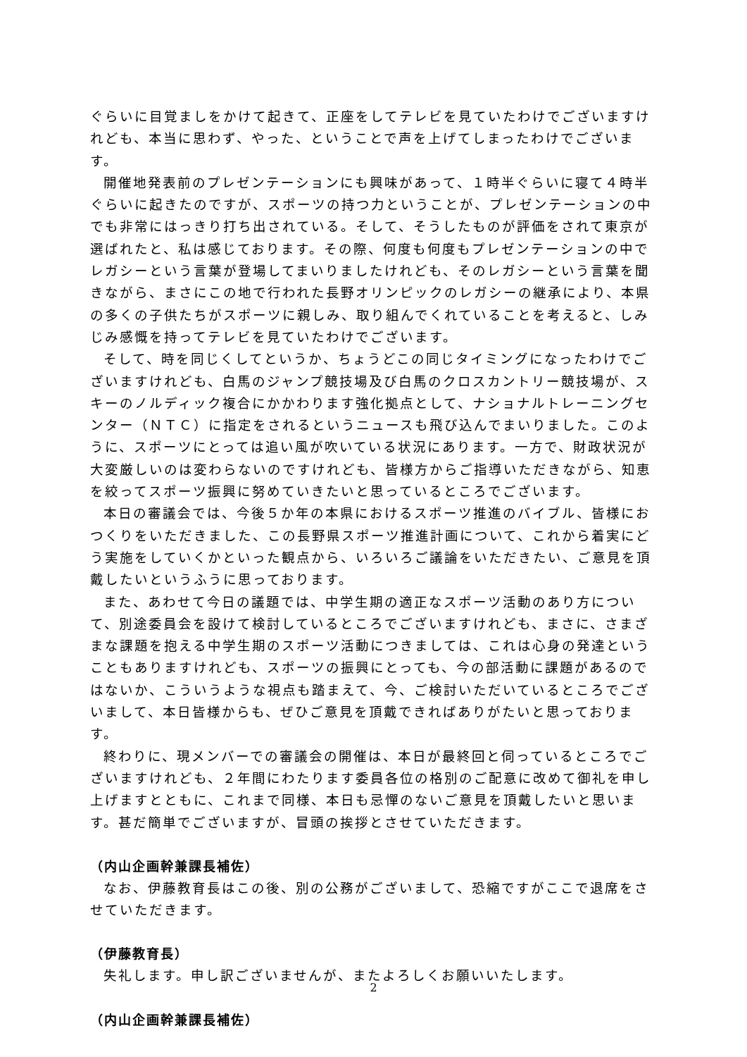ぐらいに目覚ましをかけて起きて、正座をしてテレビを見ていたわけでございますけれども、本当に思わず、やった、ということで声を上げてしまったわけでございます。
開催地発表前のプレゼンテーションにも興味があって、１時半ぐらいに寝て４時半ぐらいに起きたのですが、スポーツの持つ力ということが、プレゼンテーションの中でも非常にはっきり打ち出されている。そして、そうしたものが評価をされて東京が選ばれたと、私は感じております。その際、何度も何度もプレゼンテーションの中でレガシーという言葉が登場してまいりましたけれども、そのレガシーという言葉を聞きながら、まさにこの地で行われた長野オリンピックのレガシーの継承により、本県の多くの子供たちがスポーツに親しみ、取り組んでくれていることを考えると、しみじみ感慨を持ってテレビを見ていたわけでございます。
そして、時を同じくしてというか、ちょうどこの同じタイミングになったわけでございますけれども、白馬のジャンプ競技場及び白馬のクロスカントリー競技場が、スキーのノルディック複合にかかわります強化拠点として、ナショナルトレーニングセンター（ＮＴＣ）に指定をされるというニュースも飛び込んでまいりました。このように、スポーツにとっては追い風が吹いている状況にあります。一方で、財政状況が大変厳しいのは変わらないのですけれども、皆様方からご指導いただきながら、知恵を絞ってスポーツ振興に努めていきたいと思っているところでございます。
本日の審議会では、今後５か年の本県におけるスポーツ推進のバイブル、皆様におつくりをいただきました、この長野県スポーツ推進計画について、これから着実にどう実施をしていくかといった観点から、いろいろご議論をいただきたい、ご意見を頂戴したいというふうに思っております。
また、あわせて今日の議題では、中学生期の適正なスポーツ活動のあり方について、別途委員会を設けて検討しているところでございますけれども、まさに、さまざまな課題を抱える中学生期のスポーツ活動につきましては、これは心身の発達ということもありますけれども、スポーツの振興にとっても、今の部活動に課題があるのではないか、こういうような視点も踏まえて、今、ご検討いただいているところでございまして、本日皆様からも、ぜひご意見を頂戴できればありがたいと思っております。
終わりに、現メンバーでの審議会の開催は、本日が最終回と伺っているところでございますけれども、２年間にわたります委員各位の格別のご配意に改めて御礼を申し上げますとともに、これまで同様、本日も忌憚のないご意見を頂戴したいと思います。甚だ簡単でございますが、冒頭の挨拶とさせていただきます。
（内山企画幹兼課長補佐）
なお、伊藤教育長はこの後、別の公務がございまして、恐縮ですがここで退席をさせていただきます。
（伊藤教育長）
失礼します。申し訳ございませんが、またよろしくお願いいたします。
（内山企画幹兼課長補佐）
2